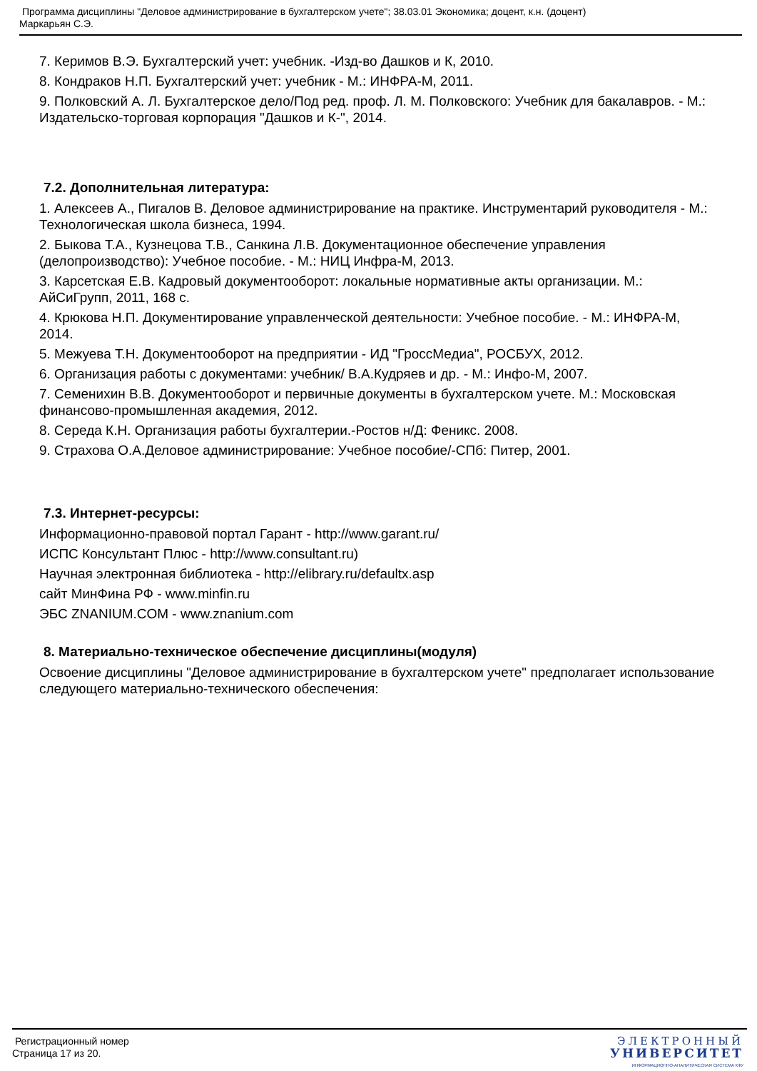Программа дисциплины "Деловое администрирование в бухгалтерском учете"; 38.03.01 Экономика; доцент, к.н. (доцент)
Маркарьян С.Э.
7. Керимов В.Э. Бухгалтерский учет: учебник. -Изд-во Дашков и К, 2010.
8. Кондраков Н.П. Бухгалтерский учет: учебник - М.: ИНФРА-М, 2011.
9. Полковский А. Л. Бухгалтерское дело/Под ред. проф. Л. М. Полковского: Учебник для бакалавров. - М.: Издательско-торговая корпорация "Дашков и К-", 2014.
7.2. Дополнительная литература:
1. Алексеев А., Пигалов В. Деловое администрирование на практике. Инструментарий руководителя - М.: Технологическая школа бизнеса, 1994.
2. Быкова Т.А., Кузнецова Т.В., Санкина Л.В. Документационное обеспечение управления (делопроизводство): Учебное пособие. - М.: НИЦ Инфра-М, 2013.
3. Карсетская Е.В. Кадровый документооборот: локальные нормативные акты организации. М.: АйСиГрупп, 2011, 168 с.
4. Крюкова Н.П. Документирование управленческой деятельности: Учебное пособие. - М.: ИНФРА-М, 2014.
5. Межуева Т.Н. Документооборот на предприятии - ИД "ГроссМедиа", РОСБУХ, 2012.
6. Организация работы с документами: учебник/ В.А.Кудряев и др. - М.: Инфо-М, 2007.
7. Семенихин В.В. Документооборот и первичные документы в бухгалтерском учете. М.: Московская финансово-промышленная академия, 2012.
8. Середа К.Н. Организация работы бухгалтерии.-Ростов н/Д: Феникс. 2008.
9. Страхова О.А.Деловое администрирование: Учебное пособие/-СПб: Питер, 2001.
7.3. Интернет-ресурсы:
Информационно-правовой портал Гарант - http://www.garant.ru/
ИСПС Консультант Плюс - http://www.consultant.ru)
Научная электронная библиотека - http://elibrary.ru/defaultx.asp
сайт МинФина РФ - www.minfin.ru
ЭБС ZNANIUM.COM - www.znanium.com
8. Материально-техническое обеспечение дисциплины(модуля)
Освоение дисциплины "Деловое администрирование в бухгалтерском учете" предполагает использование следующего материально-технического обеспечения:
Регистрационный номер
Страница 17 из 20.
ЭЛЕКТРОННЫЙ
УНИВЕРСИТЕТ
ИНФОРМАЦИОННО-АНАЛИТИЧЕСКАЯ СИСТЕМА КФУ